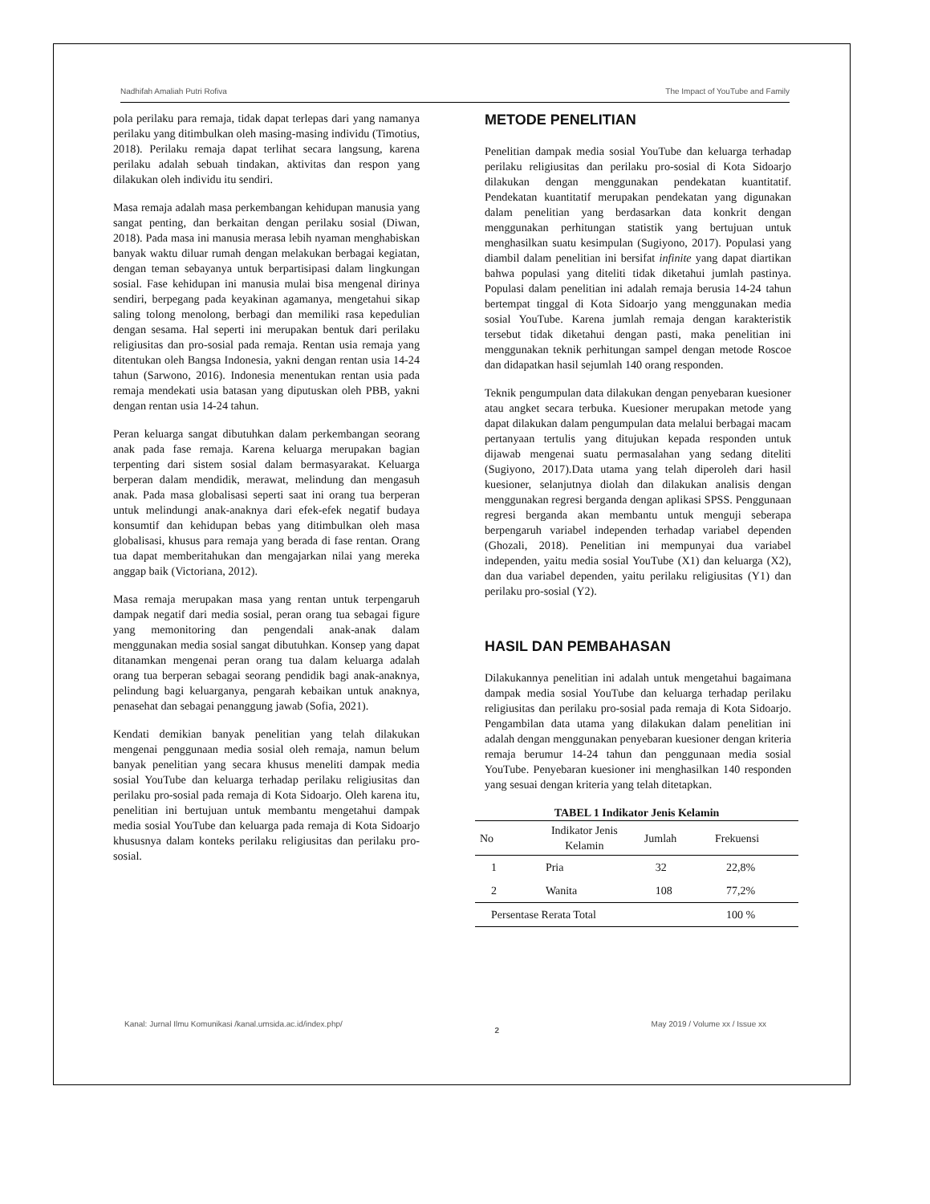Nadhifah Amaliah Putri Rofiva The Impact of YouTube and Family
pola perilaku para remaja, tidak dapat terlepas dari yang namanya perilaku yang ditimbulkan oleh masing-masing individu (Timotius, 2018). Perilaku remaja dapat terlihat secara langsung, karena perilaku adalah sebuah tindakan, aktivitas dan respon yang dilakukan oleh individu itu sendiri.
Masa remaja adalah masa perkembangan kehidupan manusia yang sangat penting, dan berkaitan dengan perilaku sosial (Diwan, 2018). Pada masa ini manusia merasa lebih nyaman menghabiskan banyak waktu diluar rumah dengan melakukan berbagai kegiatan, dengan teman sebayanya untuk berpartisipasi dalam lingkungan sosial. Fase kehidupan ini manusia mulai bisa mengenal dirinya sendiri, berpegang pada keyakinan agamanya, mengetahui sikap saling tolong menolong, berbagi dan memiliki rasa kepedulian dengan sesama. Hal seperti ini merupakan bentuk dari perilaku religiusitas dan pro-sosial pada remaja. Rentan usia remaja yang ditentukan oleh Bangsa Indonesia, yakni dengan rentan usia 14-24 tahun (Sarwono, 2016). Indonesia menentukan rentan usia pada remaja mendekati usia batasan yang diputuskan oleh PBB, yakni dengan rentan usia 14-24 tahun.
Peran keluarga sangat dibutuhkan dalam perkembangan seorang anak pada fase remaja. Karena keluarga merupakan bagian terpenting dari sistem sosial dalam bermasyarakat. Keluarga berperan dalam mendidik, merawat, melindung dan mengasuh anak. Pada masa globalisasi seperti saat ini orang tua berperan untuk melindungi anak-anaknya dari efek-efek negatif budaya konsumtif dan kehidupan bebas yang ditimbulkan oleh masa globalisasi, khusus para remaja yang berada di fase rentan. Orang tua dapat memberitahukan dan mengajarkan nilai yang mereka anggap baik (Victoriana, 2012).
Masa remaja merupakan masa yang rentan untuk terpengaruh dampak negatif dari media sosial, peran orang tua sebagai figure yang memonitoring dan pengendali anak-anak dalam menggunakan media sosial sangat dibutuhkan. Konsep yang dapat ditanamkan mengenai peran orang tua dalam keluarga adalah orang tua berperan sebagai seorang pendidik bagi anak-anaknya, pelindung bagi keluarganya, pengarah kebaikan untuk anaknya, penasehat dan sebagai penanggung jawab (Sofia, 2021).
Kendati demikian banyak penelitian yang telah dilakukan mengenai penggunaan media sosial oleh remaja, namun belum banyak penelitian yang secara khusus meneliti dampak media sosial YouTube dan keluarga terhadap perilaku religiusitas dan perilaku pro-sosial pada remaja di Kota Sidoarjo. Oleh karena itu, penelitian ini bertujuan untuk membantu mengetahui dampak media sosial YouTube dan keluarga pada remaja di Kota Sidoarjo khususnya dalam konteks perilaku religiusitas dan perilaku pro-sosial.
METODE PENELITIAN
Penelitian dampak media sosial YouTube dan keluarga terhadap perilaku religiusitas dan perilaku pro-sosial di Kota Sidoarjo dilakukan dengan menggunakan pendekatan kuantitatif. Pendekatan kuantitatif merupakan pendekatan yang digunakan dalam penelitian yang berdasarkan data konkrit dengan menggunakan perhitungan statistik yang bertujuan untuk menghasilkan suatu kesimpulan (Sugiyono, 2017). Populasi yang diambil dalam penelitian ini bersifat infinite yang dapat diartikan bahwa populasi yang diteliti tidak diketahui jumlah pastinya. Populasi dalam penelitian ini adalah remaja berusia 14-24 tahun bertempat tinggal di Kota Sidoarjo yang menggunakan media sosial YouTube. Karena jumlah remaja dengan karakteristik tersebut tidak diketahui dengan pasti, maka penelitian ini menggunakan teknik perhitungan sampel dengan metode Roscoe dan didapatkan hasil sejumlah 140 orang responden.
Teknik pengumpulan data dilakukan dengan penyebaran kuesioner atau angket secara terbuka. Kuesioner merupakan metode yang dapat dilakukan dalam pengumpulan data melalui berbagai macam pertanyaan tertulis yang ditujukan kepada responden untuk dijawab mengenai suatu permasalahan yang sedang diteliti (Sugiyono, 2017).Data utama yang telah diperoleh dari hasil kuesioner, selanjutnya diolah dan dilakukan analisis dengan menggunakan regresi berganda dengan aplikasi SPSS. Penggunaan regresi berganda akan membantu untuk menguji seberapa berpengaruh variabel independen terhadap variabel dependen (Ghozali, 2018). Penelitian ini mempunyai dua variabel independen, yaitu media sosial YouTube (X1) dan keluarga (X2), dan dua variabel dependen, yaitu perilaku religiusitas (Y1) dan perilaku pro-sosial (Y2).
HASIL DAN PEMBAHASAN
Dilakukannya penelitian ini adalah untuk mengetahui bagaimana dampak media sosial YouTube dan keluarga terhadap perilaku religiusitas dan perilaku pro-sosial pada remaja di Kota Sidoarjo. Pengambilan data utama yang dilakukan dalam penelitian ini adalah dengan menggunakan penyebaran kuesioner dengan kriteria remaja berumur 14-24 tahun dan penggunaan media sosial YouTube. Penyebaran kuesioner ini menghasilkan 140 responden yang sesuai dengan kriteria yang telah ditetapkan.
TABEL 1 Indikator Jenis Kelamin
| No | Indikator Jenis Kelamin | Jumlah | Frekuensi |
| --- | --- | --- | --- |
| 1 | Pria | 32 | 22,8% |
| 2 | Wanita | 108 | 77,2% |
| Persentase Rerata Total | | | 100 % |
Kanal: Jurnal Ilmu Komunikasi /kanal.umsida.ac.id/index.php/ 2 May 2019 / Volume xx / Issue xx